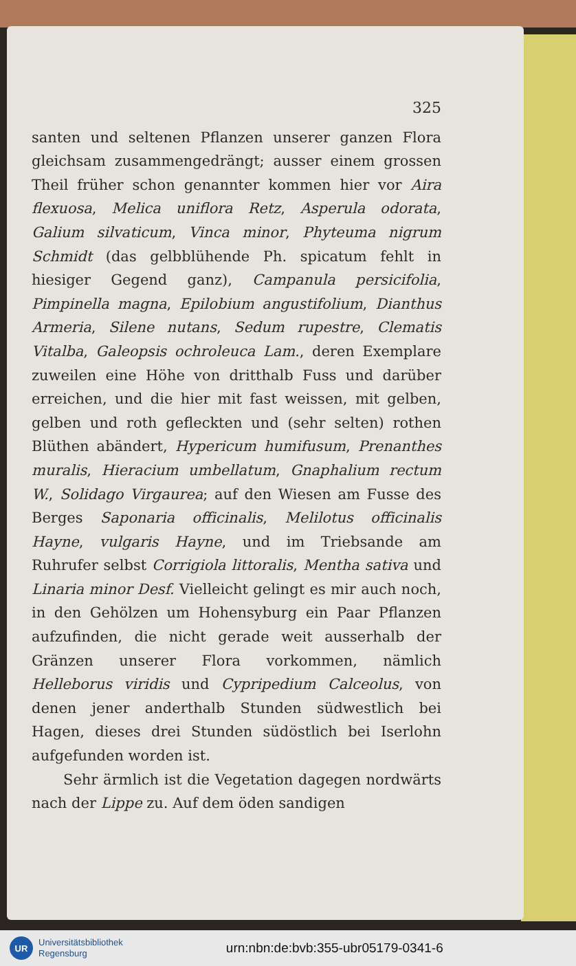325
santen und seltenen Pflanzen unserer ganzen Flora gleichsam zusammengedrängt; ausser einem grossen Theil früher schon genannter kommen hier vor Aira flexuosa, Melica uniflora Retz, Asperula odorata, Galium silvaticum, Vinca minor, Phyteuma nigrum Schmidt (das gelbblühende Ph. spicatum fehlt in hiesiger Gegend ganz), Campanula persicifolia, Pimpinella magna, Epilobium angustifolium, Dianthus Armeria, Silene nutans, Sedum rupestre, Clematis Vitalba, Galeopsis ochroleuca Lam., deren Exemplare zuweilen eine Höhe von dritthalb Fuss und darüber erreichen, und die hier mit fast weissen, mit gelben, gelben und roth gefleckten und (sehr selten) rothen Blüthen abändert, Hypericum humifusum, Prenanthes muralis, Hieracium umbellatum, Gnaphalium rectum W., Solidago Virgaurea; auf den Wiesen am Fusse des Berges Saponaria officinalis, Melilotus officinalis Hayne, vulgaris Hayne, und im Triebsande am Ruhrufer selbst Corrigiola littoralis, Mentha sativa und Linaria minor Desf. Vielleicht gelingt es mir auch noch, in den Gehölzen um Hohensyburg ein Paar Pflanzen aufzufinden, die nicht gerade weit ausserhalb der Gränzen unserer Flora vorkommen, nämlich Helleborus viridis und Cypripedium Calceolus, von denen jener anderthalb Stunden südwestlich bei Hagen, dieses drei Stunden südöstlich bei Iserlohn aufgefunden worden ist.
Sehr ärmlich ist die Vegetation dagegen nordwärts nach der Lippe zu. Auf dem öden sandigen
UR
Universitätsbibliothek
Regensburg
urn:nbn:de:bvb:355-ubr05179-0341-6